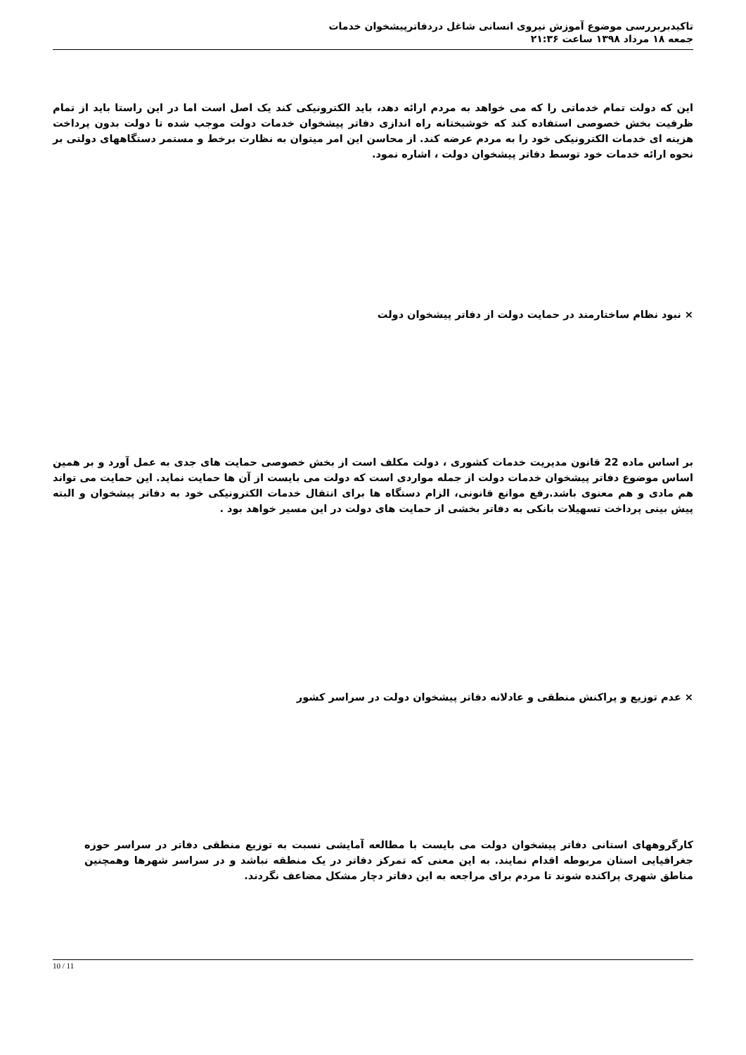تاکیدبربررسی موضوع آموزش نیروی انسانی شاغل دردفاترپیشخوان خدمات
جمعه ۱۸ مرداد ۱۳۹۸ ساعت ۲۱:۳۶
این که دولت تمام خدماتی را که می خواهد به مردم ارائه دهد، باید الکترونیکی کند یک اصل است اما در این راستا باید از تمام ظرفیت بخش خصوصی استفاده کند که خوشبختانه راه اندازی دفاتر پیشخوان خدمات دولت موجب شده تا دولت بدون پرداخت هزینه ای خدمات الکترونیکی خود را به مردم عرضه کند. از محاسن این امر میتوان به نظارت برخط و مستمر دستگاههای دولتی بر نحوه ارائه خدمات خود توسط دفاتر پیشخوان دولت ، اشاره نمود.
× نبود نظام ساختارمند در حمایت دولت از دفاتر پیشخوان دولت
بر اساس ماده 22 قانون مدیریت خدمات کشوری ، دولت مکلف است از بخش خصوصی حمایت های جدی به عمل آورد و بر همین اساس موضوع دفاتر پیشخوان خدمات دولت از جمله مواردی است که دولت می بایست از آن ها حمایت نماید. این حمایت می تواند هم مادی و هم معنوی باشد.رفع موانع قانونی، الزام دستگاه ها برای انتقال خدمات الکترونیکی خود به دفاتر پیشخوان و البته پیش بینی پرداخت تسهیلات بانکی به دفاتر بخشی از حمایت های دولت در این مسیر خواهد بود .
× عدم توزیع و پراکنش منطقی و عادلانه دفاتر پیشخوان دولت در سراسر کشور
کارگروههای استانی دفاتر پیشخوان دولت می بایست با مطالعه آمایشی نسبت به توزیع منطقی دفاتر در سراسر حوزه جغرافیایی استان مربوطه اقدام نمایند. به این معنی که تمرکز دفاتر در یک منطقه نباشد و در سراسر شهرها وهمچنین مناطق شهری پراکنده شوند تا مردم برای مراجعه به این دفاتر دچار مشکل مضاعف نگردند.
10 / 11